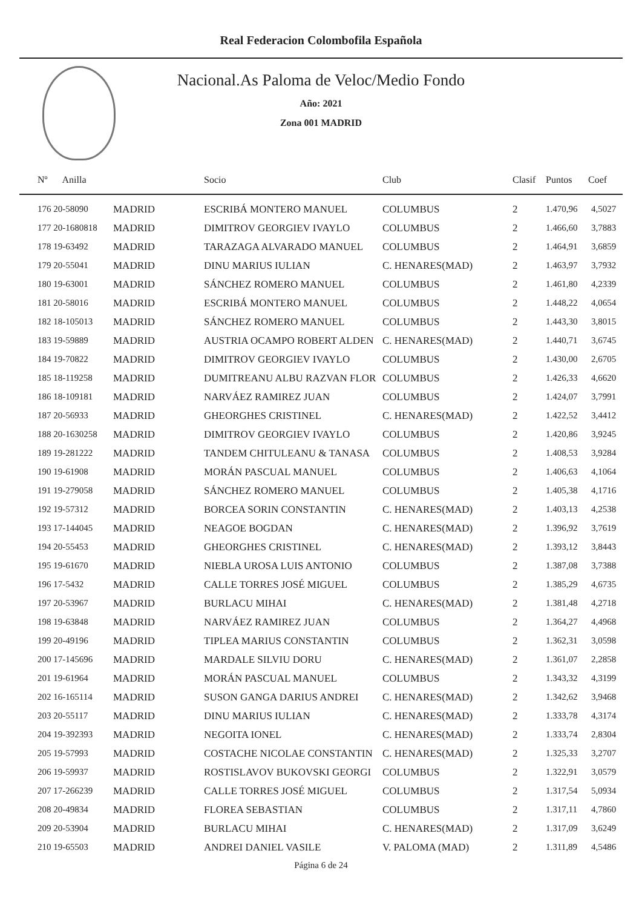Real Federacion Colombofila Española
Nacional.As Paloma de Veloc/Medio Fondo
Año: 2021
Zona 001 MADRID
| Nº Anilla | | Socio | Club | Clasif | Puntos | Coef |
| --- | --- | --- | --- | --- | --- | --- |
| 176 20-58090 | MADRID | ESCRIBÁ MONTERO MANUEL | COLUMBUS | 2 | 1.470,96 | 4,5027 |
| 177 20-1680818 | MADRID | DIMITROV GEORGIEV IVAYLO | COLUMBUS | 2 | 1.466,60 | 3,7883 |
| 178 19-63492 | MADRID | TARAZAGA ALVARADO MANUEL | COLUMBUS | 2 | 1.464,91 | 3,6859 |
| 179 20-55041 | MADRID | DINU MARIUS IULIAN | C. HENARES(MAD) | 2 | 1.463,97 | 3,7932 |
| 180 19-63001 | MADRID | SÁNCHEZ ROMERO MANUEL | COLUMBUS | 2 | 1.461,80 | 4,2339 |
| 181 20-58016 | MADRID | ESCRIBÁ MONTERO MANUEL | COLUMBUS | 2 | 1.448,22 | 4,0654 |
| 182 18-105013 | MADRID | SÁNCHEZ ROMERO MANUEL | COLUMBUS | 2 | 1.443,30 | 3,8015 |
| 183 19-59889 | MADRID | AUSTRIA OCAMPO ROBERT ALDEN | C. HENARES(MAD) | 2 | 1.440,71 | 3,6745 |
| 184 19-70822 | MADRID | DIMITROV GEORGIEV IVAYLO | COLUMBUS | 2 | 1.430,00 | 2,6705 |
| 185 18-119258 | MADRID | DUMITREANU ALBU RAZVAN FLOR | COLUMBUS | 2 | 1.426,33 | 4,6620 |
| 186 18-109181 | MADRID | NARVÁEZ RAMIREZ JUAN | COLUMBUS | 2 | 1.424,07 | 3,7991 |
| 187 20-56933 | MADRID | GHEORGHES CRISTINEL | C. HENARES(MAD) | 2 | 1.422,52 | 3,4412 |
| 188 20-1630258 | MADRID | DIMITROV GEORGIEV IVAYLO | COLUMBUS | 2 | 1.420,86 | 3,9245 |
| 189 19-281222 | MADRID | TANDEM CHITULEANU & TANASA | COLUMBUS | 2 | 1.408,53 | 3,9284 |
| 190 19-61908 | MADRID | MORÁN PASCUAL MANUEL | COLUMBUS | 2 | 1.406,63 | 4,1064 |
| 191 19-279058 | MADRID | SÁNCHEZ ROMERO MANUEL | COLUMBUS | 2 | 1.405,38 | 4,1716 |
| 192 19-57312 | MADRID | BORCEA SORIN CONSTANTIN | C. HENARES(MAD) | 2 | 1.403,13 | 4,2538 |
| 193 17-144045 | MADRID | NEAGOE BOGDAN | C. HENARES(MAD) | 2 | 1.396,92 | 3,7619 |
| 194 20-55453 | MADRID | GHEORGHES CRISTINEL | C. HENARES(MAD) | 2 | 1.393,12 | 3,8443 |
| 195 19-61670 | MADRID | NIEBLA UROSA LUIS ANTONIO | COLUMBUS | 2 | 1.387,08 | 3,7388 |
| 196 17-5432 | MADRID | CALLE TORRES JOSÉ MIGUEL | COLUMBUS | 2 | 1.385,29 | 4,6735 |
| 197 20-53967 | MADRID | BURLACU MIHAI | C. HENARES(MAD) | 2 | 1.381,48 | 4,2718 |
| 198 19-63848 | MADRID | NARVÁEZ RAMIREZ JUAN | COLUMBUS | 2 | 1.364,27 | 4,4968 |
| 199 20-49196 | MADRID | TIPLEA MARIUS CONSTANTIN | COLUMBUS | 2 | 1.362,31 | 3,0598 |
| 200 17-145696 | MADRID | MARDALE SILVIU DORU | C. HENARES(MAD) | 2 | 1.361,07 | 2,2858 |
| 201 19-61964 | MADRID | MORÁN PASCUAL MANUEL | COLUMBUS | 2 | 1.343,32 | 4,3199 |
| 202 16-165114 | MADRID | SUSON GANGA DARIUS ANDREI | C. HENARES(MAD) | 2 | 1.342,62 | 3,9468 |
| 203 20-55117 | MADRID | DINU MARIUS IULIAN | C. HENARES(MAD) | 2 | 1.333,78 | 4,3174 |
| 204 19-392393 | MADRID | NEGOITA IONEL | C. HENARES(MAD) | 2 | 1.333,74 | 2,8304 |
| 205 19-57993 | MADRID | COSTACHE NICOLAE CONSTANTIN | C. HENARES(MAD) | 2 | 1.325,33 | 3,2707 |
| 206 19-59937 | MADRID | ROSTISLAVOV BUKOVSKI GEORGI | COLUMBUS | 2 | 1.322,91 | 3,0579 |
| 207 17-266239 | MADRID | CALLE TORRES JOSÉ MIGUEL | COLUMBUS | 2 | 1.317,54 | 5,0934 |
| 208 20-49834 | MADRID | FLOREA SEBASTIAN | COLUMBUS | 2 | 1.317,11 | 4,7860 |
| 209 20-53904 | MADRID | BURLACU MIHAI | C. HENARES(MAD) | 2 | 1.317,09 | 3,6249 |
| 210 19-65503 | MADRID | ANDREI DANIEL VASILE | V. PALOMA (MAD) | 2 | 1.311,89 | 4,5486 |
Página 6 de 24